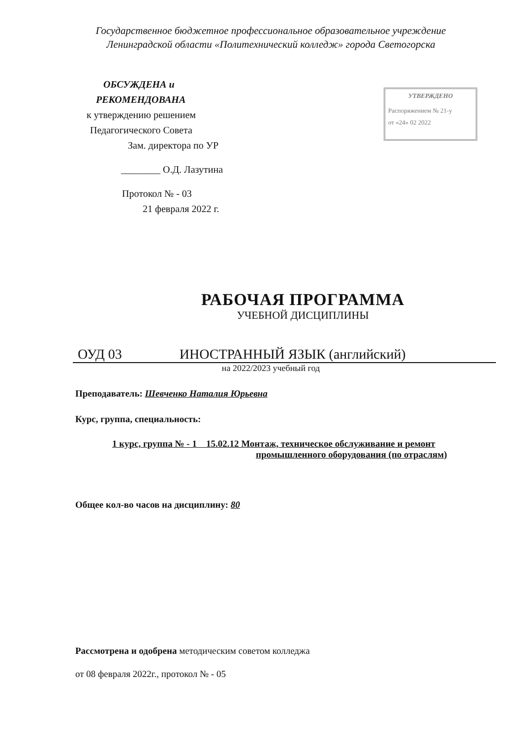Государственное бюджетное профессиональное образовательное учреждение
Ленинградской области «Политехнический колледж» города Светогорска
ОБСУЖДЕНА и
РЕКОМЕНДОВАНА
к утверждению решением
Педагогического Совета
Зам. директора по УР
________ О.Д. Лазутина
Протокол № - 03
21 февраля 2022 г.
УТВЕРЖДЕНО
Распоряжением № 21-у
от «24» 02 2022
РАБОЧАЯ ПРОГРАММА
УЧЕБНОЙ ДИСЦИПЛИНЫ
ОУД 03 ИНОСТРАННЫЙ ЯЗЫК (английский)
на 2022/2023 учебный год
Преподаватель: Шевченко Наталия Юрьевна
Курс, группа, специальность:
1 курс, группа № - 1 15.02.12 Монтаж, техническое обслуживание и ремонт
промышленного оборудования (по отраслям)
Общее кол-во часов на дисциплину: 80
Рассмотрена и одобрена методическим советом колледжа
от 08 февраля 2022г., протокол № - 05